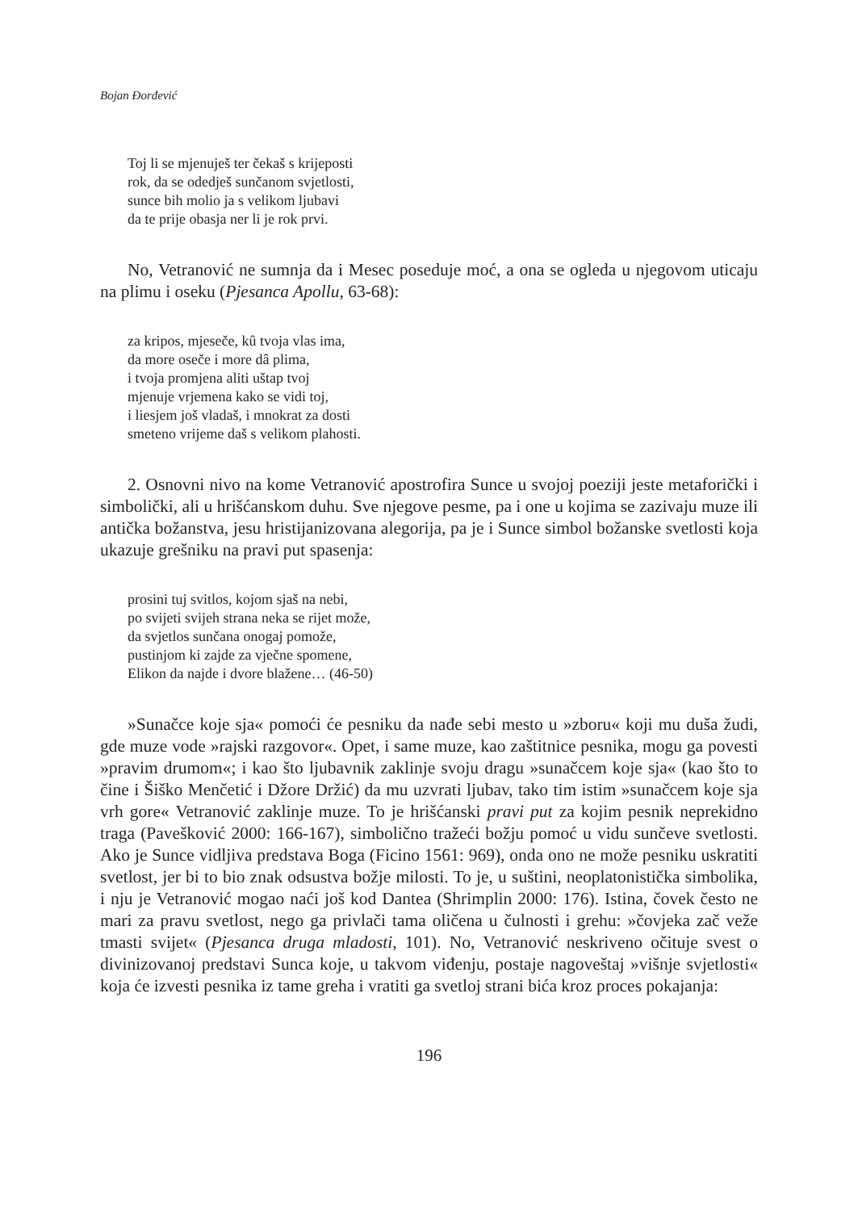Bojan Đorđević
Toj li se mjenuješ ter čekaš s krijeposti
rok, da se odedješ sunčanom svjetlosti,
sunce bih molio ja s velikom ljubavi
da te prije obasja ner li je rok prvi.
No, Vetranović ne sumnja da i Mesec poseduje moć, a ona se ogleda u njegovom uticaju na plimu i oseku (Pjesanca Apollu, 63-68):
za kripos, mjeseče, kû tvoja vlas ima,
da more oseče i more dâ plima,
i tvoja promjena aliti uštap tvoj
mjenuje vrjemena kako se vidi toj,
i liesjem još vladaš, i mnokrat za dosti
smeteno vrijeme daš s velikom plahosti.
2. Osnovni nivo na kome Vetranović apostrofira Sunce u svojoj poeziji jeste metaforički i simbolički, ali u hrišćanskom duhu. Sve njegove pesme, pa i one u kojima se zazivaju muze ili antička božanstva, jesu hristijanizovana alegorija, pa je i Sunce simbol božanske svetlosti koja ukazuje grešniku na pravi put spasenja:
prosini tuj svitlos, kojom sjaš na nebi,
po svijeti svijeh strana neka se rijet može,
da svjetlos sunčana onogaj pomože,
pustinjom ki zajde za vječne spomene,
Elikon da najde i dvore blažene… (46-50)
»Sunačce koje sja« pomoći će pesniku da nađe sebi mesto u »zboru« koji mu duša žudi, gde muze vode »rajski razgovor«. Opet, i same muze, kao zaštitnice pesnika, mogu ga povesti »pravim drumom«; i kao što ljubavnik zaklinje svoju dragu »sunačcem koje sja« (kao što to čine i Šiško Menčetić i Džore Držić) da mu uzvrati ljubav, tako tim istim »sunačcem koje sja vrh gore« Vetranović zaklinje muze. To je hrišćanski pravi put za kojim pesnik neprekidno traga (Pavešković 2000: 166-167), simbolično tražeći božju pomoć u vidu sunčeve svetlosti. Ako je Sunce vidljiva predstava Boga (Ficino 1561: 969), onda ono ne može pesniku uskratiti svetlost, jer bi to bio znak odsustva božje milosti. To je, u suštini, neoplatonistička simbolika, i nju je Vetranović mogao naći još kod Dantea (Shrimplin 2000: 176). Istina, čovek često ne mari za pravu svetlost, nego ga privlači tama oličena u čulnosti i grehu: »čovjeka zač veže tmasti svijet« (Pjesanca druga mladosti, 101). No, Vetranović neskriveno očituje svest o divinizovanoj predstavi Sunca koje, u takvom viđenju, postaje nagoveštaj »višnje svjetlosti« koja će izvesti pesnika iz tame greha i vratiti ga svetloj strani bića kroz proces pokajanja:
196